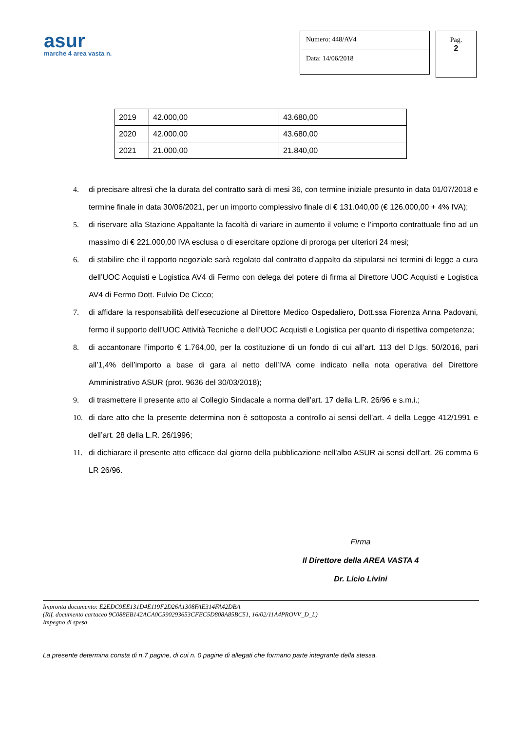asur
marche 4 area vasta n.
Numero: 448/AV4
Data: 14/06/2018
Pag.
2
| 2019 | 42.000,00 | 43.680,00 |
| 2020 | 42.000,00 | 43.680,00 |
| 2021 | 21.000,00 | 21.840,00 |
4. di precisare altresì che la durata del contratto sarà di mesi 36, con termine iniziale presunto in data 01/07/2018 e termine finale in data 30/06/2021, per un importo complessivo finale di € 131.040,00 (€ 126.000,00 + 4% IVA);
5. di riservare alla Stazione Appaltante la facoltà di variare in aumento il volume e l’importo contrattuale fino ad un massimo di € 221.000,00 IVA esclusa o di esercitare opzione di proroga per ulteriori 24 mesi;
6. di stabilire che il rapporto negoziale sarà regolato dal contratto d’appalto da stipularsi nei termini di legge a cura dell’UOC Acquisti e Logistica AV4 di Fermo con delega del potere di firma al Direttore UOC Acquisti e Logistica AV4 di Fermo Dott. Fulvio De Cicco;
7. di affidare la responsabilità dell’esecuzione al Direttore Medico Ospedaliero, Dott.ssa Fiorenza Anna Padovani, fermo il supporto dell’UOC Attività Tecniche e dell’UOC Acquisti e Logistica per quanto di rispettiva competenza;
8. di accantonare l’importo € 1.764,00, per la costituzione di un fondo di cui all’art. 113 del D.lgs. 50/2016, pari all’1,4% dell’importo a base di gara al netto dell’IVA come indicato nella nota operativa del Direttore Amministrativo ASUR (prot. 9636 del 30/03/2018);
9. di trasmettere il presente atto al Collegio Sindacale a norma dell’art. 17 della L.R. 26/96 e s.m.i.;
10. di dare atto che la presente determina non è sottoposta a controllo ai sensi dell’art. 4 della Legge 412/1991 e dell’art. 28 della L.R. 26/1996;
11. di dichiarare il presente atto efficace dal giorno della pubblicazione nell'albo ASUR ai sensi dell’art. 26 comma 6 LR 26/96.
Firma
Il Direttore della AREA VASTA 4
Dr. Licio Livini
La presente determina consta di n.7 pagine, di cui n. 0 pagine di allegati che formano parte integrante della stessa.
Impronta documento: E2EDC9EE131D4E119F2D26A1308FAE314FA42DBA
(Rif. documento cartaceo 9C088EB142ACA0C590293653CFEC5D808A85BC51, 16/02/11A4PROVV_D_L)
Impegno di spesa